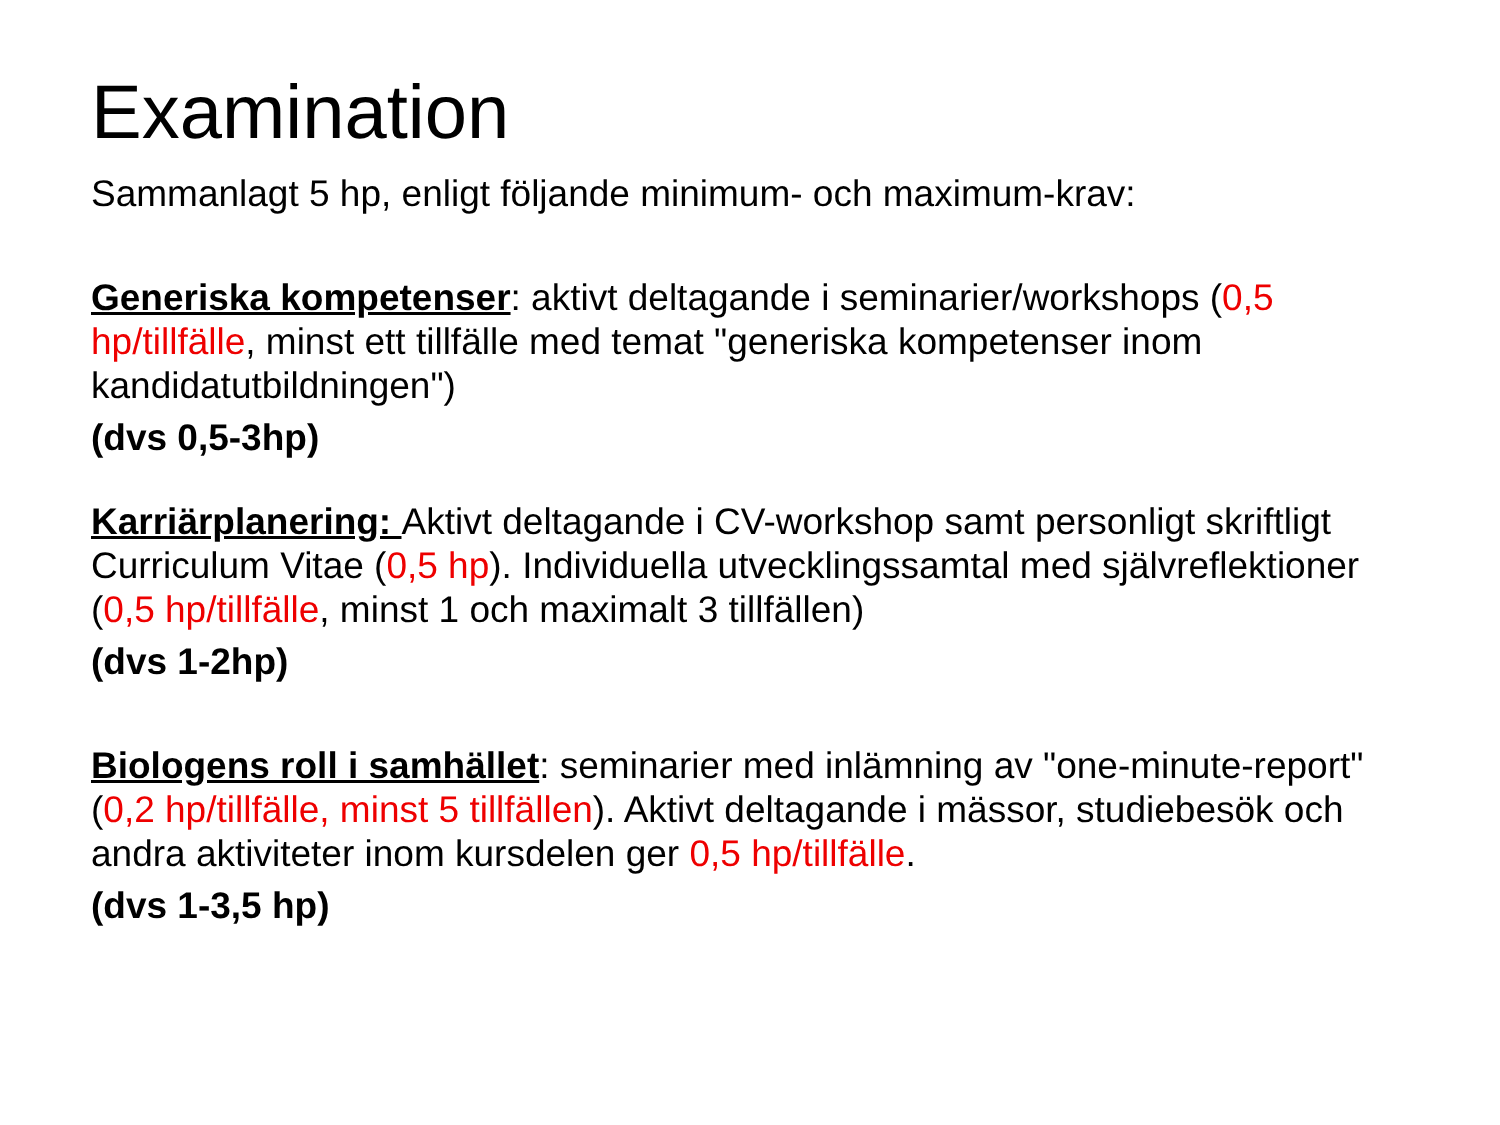Examination
Sammanlagt 5 hp, enligt följande minimum- och maximum-krav:
Generiska kompetenser: aktivt deltagande i seminarier/workshops (0,5 hp/tillfälle, minst ett tillfälle med temat "generiska kompetenser inom kandidatutbildningen")
(dvs 0,5-3hp)
Karriärplanering: Aktivt deltagande i CV-workshop samt personligt skriftligt Curriculum Vitae (0,5 hp). Individuella utvecklingssamtal med självreflektioner (0,5 hp/tillfälle, minst 1 och maximalt 3 tillfällen)
(dvs 1-2hp)
Biologens roll i samhället: seminarier med inlämning av "one-minute-report" (0,2 hp/tillfälle, minst 5 tillfällen). Aktivt deltagande i mässor, studiebesök och andra aktiviteter inom kursdelen ger 0,5 hp/tillfälle.
(dvs 1-3,5 hp)